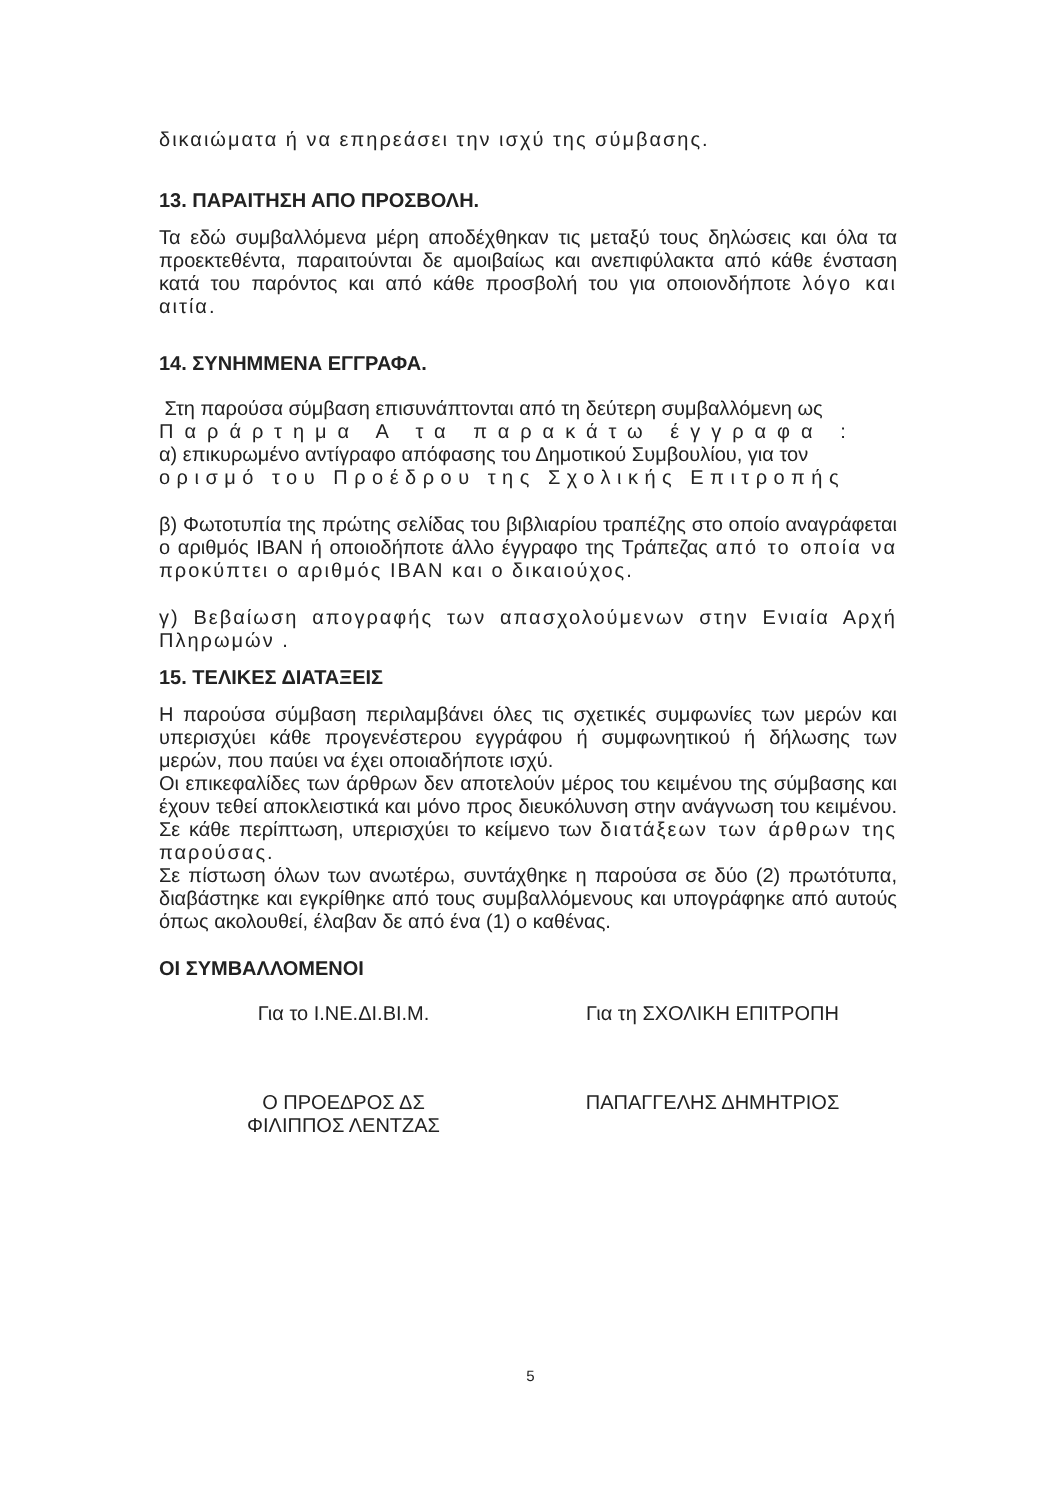δικαιώματα ή να επηρεάσει την ισχύ της σύμβασης.
13. ΠΑΡΑΙΤΗΣΗ ΑΠΟ ΠΡΟΣΒΟΛΗ.
Τα εδώ συμβαλλόμενα μέρη αποδέχθηκαν τις μεταξύ τους δηλώσεις και όλα τα προεκτεθέντα, παραιτούνται δε αμοιβαίως και ανεπιφύλακτα από κάθε ένσταση κατά του παρόντος και από κάθε προσβολή του για οποιονδήποτε λόγο και αιτία.
14. ΣΥΝΗΜΜΕΝΑ ΕΓΓΡΑΦΑ.
Στη παρούσα σύμβαση επισυνάπτονται από τη δεύτερη συμβαλλόμενη ως
Παράρτημα Α τα παρακάτω έγγραφα :
α) επικυρωμένο αντίγραφο απόφασης του Δημοτικού Συμβουλίου, για τον
ορισμό του Προέδρου της Σχολικής Επιτροπής
β) Φωτοτυπία της πρώτης σελίδας του βιβλιαρίου τραπέζης στο οποίο αναγράφεται ο αριθμός ΙΒΑΝ ή οποιοδήποτε άλλο έγγραφο της Τράπεζας από το οποία να προκύπτει ο αριθμός ΙΒΑΝ και ο δικαιούχος.
γ) Βεβαίωση απογραφής των απασχολούμενων στην Ενιαία Αρχή Πληρωμών .
15. ΤΕΛΙΚΕΣ ΔΙΑΤΑΞΕΙΣ
Η παρούσα σύμβαση περιλαμβάνει όλες τις σχετικές συμφωνίες των μερών και υπερισχύει κάθε προγενέστερου εγγράφου ή συμφωνητικού ή δήλωσης των μερών, που παύει να έχει οποιαδήποτε ισχύ.
Οι επικεφαλίδες των άρθρων δεν αποτελούν μέρος του κειμένου της σύμβασης και έχουν τεθεί αποκλειστικά και μόνο προς διευκόλυνση στην ανάγνωση του κειμένου. Σε κάθε περίπτωση, υπερισχύει το κείμενο των διατάξεων των άρθρων της παρούσας.
Σε πίστωση όλων των ανωτέρω, συντάχθηκε η παρούσα σε δύο (2) πρωτότυπα, διαβάστηκε και εγκρίθηκε από τους συμβαλλόμενους και υπογράφηκε από αυτούς όπως ακολουθεί, έλαβαν δε από ένα (1) ο καθένας.
ΟΙ ΣΥΜΒΑΛΛΟΜΕΝΟΙ
Για το Ι.ΝΕ.ΔΙ.ΒΙ.Μ. Για τη ΣΧΟΛΙΚΗ ΕΠΙΤΡΟΠΗ
Ο ΠΡΟΕΔΡΟΣ ΔΣ
ΦΙΛΙΠΠΟΣ ΛΕΝΤΖΑΣ
ΠΑΠΑΓΓΕΛΗΣ ΔΗΜΗΤΡΙΟΣ
5